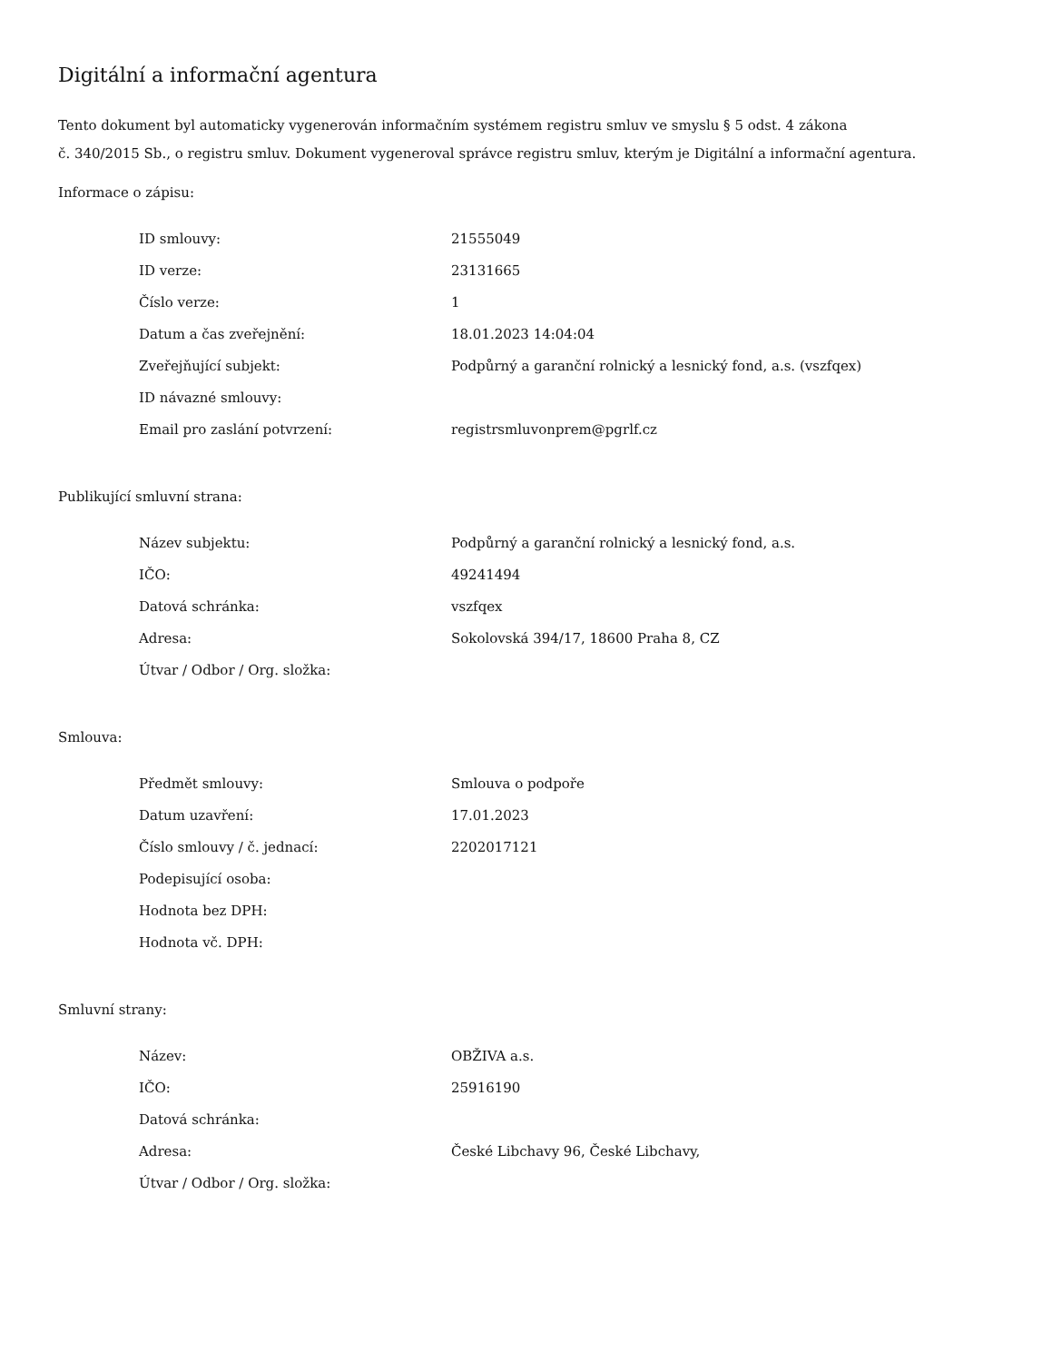Digitální a informační agentura
Tento dokument byl automaticky vygenerován informačním systémem registru smluv ve smyslu § 5 odst. 4 zákona
č. 340/2015 Sb., o registru smluv. Dokument vygeneroval správce registru smluv, kterým je Digitální a informační agentura.
Informace o zápisu:
| ID smlouvy: | 21555049 |
| ID verze: | 23131665 |
| Číslo verze: | 1 |
| Datum a čas zveřejnění: | 18.01.2023 14:04:04 |
| Zveřejňující subjekt: | Podpůrný a garanční rolnický a lesnický fond, a.s. (vszfqex) |
| ID návazné smlouvy: | |
| Email pro zaslání potvrzení: | registrsmluvonprem@pgrlf.cz |
Publikující smluvní strana:
| Název subjektu: | Podpůrný a garanční rolnický a lesnický fond, a.s. |
| IČO: | 49241494 |
| Datová schránka: | vszfqex |
| Adresa: | Sokolovská 394/17, 18600 Praha 8, CZ |
| Útvar / Odbor / Org. složka: | |
Smlouva:
| Předmět smlouvy: | Smlouva o podpoře |
| Datum uzavření: | 17.01.2023 |
| Číslo smlouvy / č. jednací: | 2202017121 |
| Podepisující osoba: | |
| Hodnota bez DPH: | |
| Hodnota vč. DPH: | |
Smluvní strany:
| Název: | OBŽIVA a.s. |
| IČO: | 25916190 |
| Datová schránka: | |
| Adresa: | České Libchavy 96, České Libchavy, |
| Útvar / Odbor / Org. složka: | |